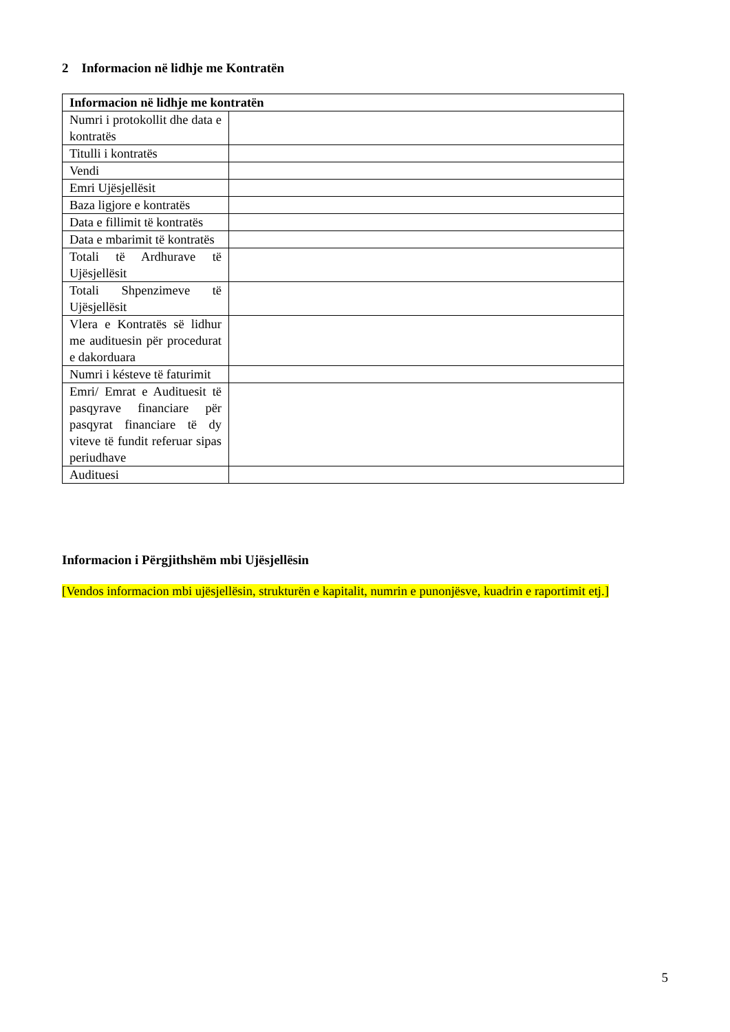2 Informacion në lidhje me Kontratën
| Informacion në lidhje me kontratën | |
| --- | --- |
| Numri i protokollit dhe data e kontratës | |
| Titulli i kontratës | |
| Vendi | |
| Emri Ujësjellësit | |
| Baza ligjore e kontratës | |
| Data e fillimit të kontratës | |
| Data e mbarimit të kontratës | |
| Totali të Ardhurave të Ujësjellësit | |
| Totali Shpenzimeve të Ujësjellësit | |
| Vlera e Kontratës së lidhur me audituesin për procedurat e dakorduara | |
| Numri i késteve të faturimit | |
| Emri/ Emrat e Audituesit të pasqyrave financiare për pasqyrat financiare të dy viteve të fundit referuar sipas periudhave | |
| Audituesi | |
Informacion i Përgjithshëm mbi Ujësjellësin
[Vendos informacion mbi ujësjellësin, strukturën e kapitalit, numrin e punonjësve, kuadrin e raportimit etj.]
5